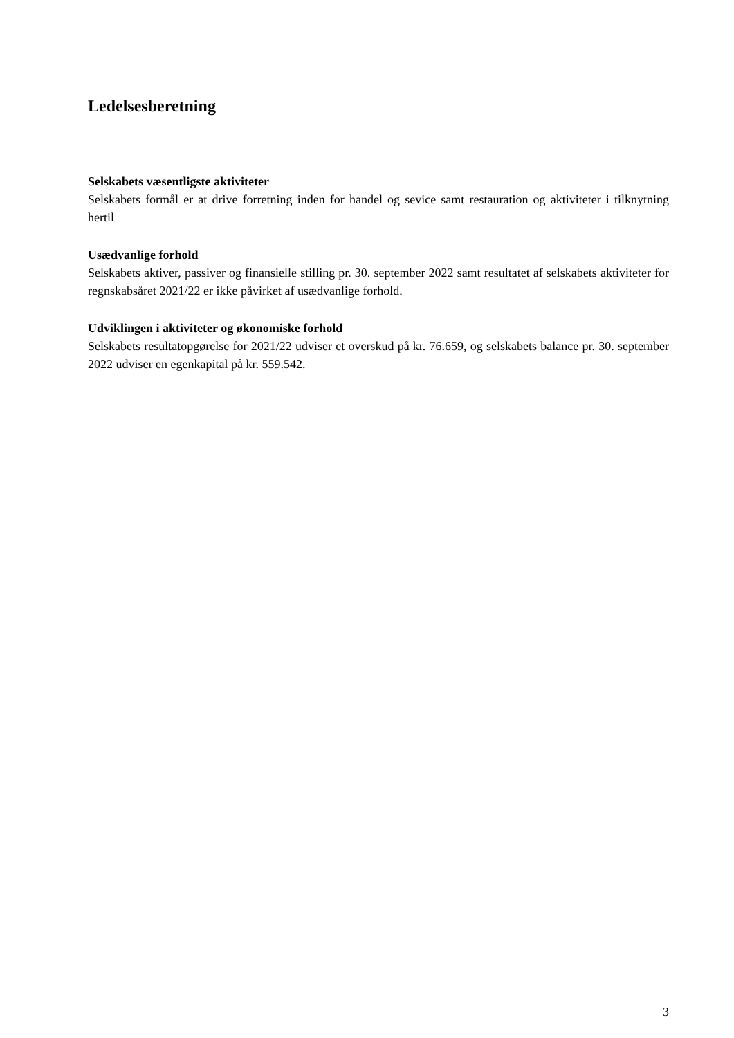Ledelsesberetning
Selskabets væsentligste aktiviteter
Selskabets formål er at drive forretning inden for handel og sevice samt restauration og aktiviteter i tilknytning hertil
Usædvanlige forhold
Selskabets aktiver, passiver og finansielle stilling pr. 30. september 2022 samt resultatet af selskabets aktiviteter for regnskabsåret 2021/22 er ikke påvirket af usædvanlige forhold.
Udviklingen i aktiviteter og økonomiske forhold
Selskabets resultatopgørelse for 2021/22 udviser et overskud på kr. 76.659, og selskabets balance pr. 30. september 2022 udviser en egenkapital på kr. 559.542.
3